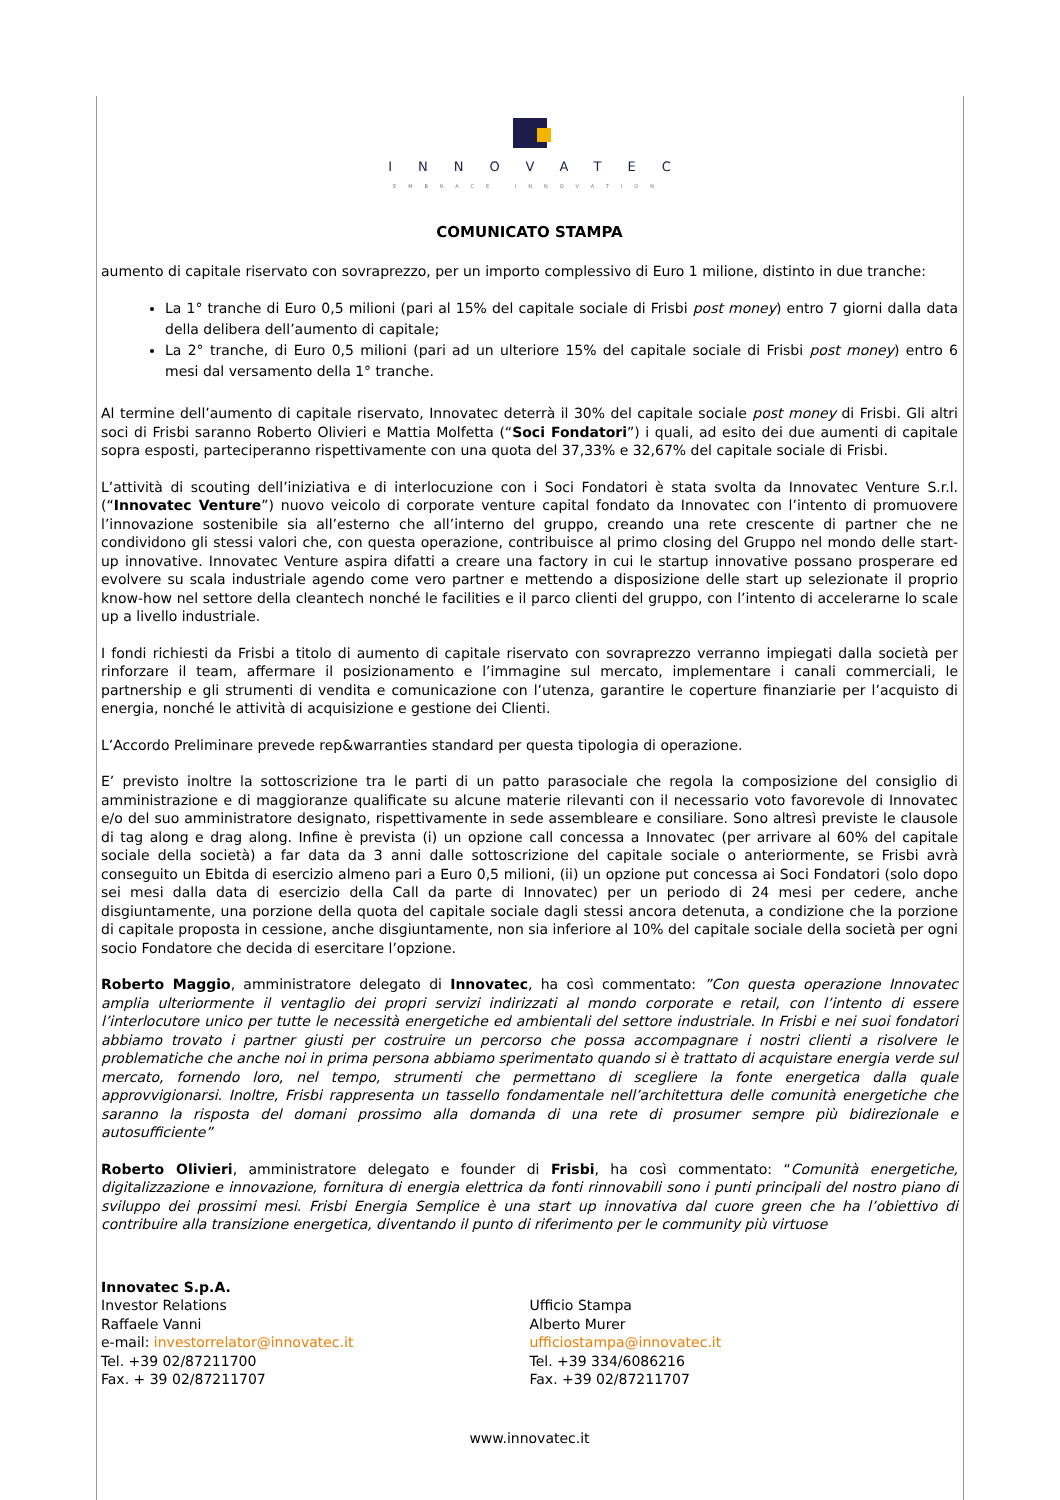INNOVATEC
EMBRACE INNOVATION
COMUNICATO STAMPA
aumento di capitale riservato con sovraprezzo, per un importo complessivo di Euro 1 milione, distinto in due tranche:
La 1° tranche di Euro 0,5 milioni (pari al 15% del capitale sociale di Frisbi post money) entro 7 giorni dalla data della delibera dell’aumento di capitale;
La 2° tranche, di Euro 0,5 milioni (pari ad un ulteriore 15% del capitale sociale di Frisbi post money) entro 6 mesi dal versamento della 1° tranche.
Al termine dell’aumento di capitale riservato, Innovatec deterrà il 30% del capitale sociale post money di Frisbi. Gli altri soci di Frisbi saranno Roberto Olivieri e Mattia Molfetta (“Soci Fondatori”) i quali, ad esito dei due aumenti di capitale sopra esposti, parteciperanno rispettivamente con una quota del 37,33% e 32,67% del capitale sociale di Frisbi.
L’attività di scouting dell’iniziativa e di interlocuzione con i Soci Fondatori è stata svolta da Innovatec Venture S.r.l. (“Innovatec Venture”) nuovo veicolo di corporate venture capital fondato da Innovatec con l’intento di promuovere l’innovazione sostenibile sia all’esterno che all’interno del gruppo, creando una rete crescente di partner che ne condividono gli stessi valori che, con questa operazione, contribuisce al primo closing del Gruppo nel mondo delle start-up innovative. Innovatec Venture aspira difatti a creare una factory in cui le startup innovative possano prosperare ed evolvere su scala industriale agendo come vero partner e mettendo a disposizione delle start up selezionate il proprio know-how nel settore della cleantech nonché le facilities e il parco clienti del gruppo, con l’intento di accelerarne lo scale up a livello industriale.
I fondi richiesti da Frisbi a titolo di aumento di capitale riservato con sovraprezzo verranno impiegati dalla società per rinforzare il team, affermare il posizionamento e l’immagine sul mercato, implementare i canali commerciali, le partnership e gli strumenti di vendita e comunicazione con l’utenza, garantire le coperture finanziarie per l’acquisto di energia, nonché le attività di acquisizione e gestione dei Clienti.
L’Accordo Preliminare prevede rep&warranties standard per questa tipologia di operazione.
E’ previsto inoltre la sottoscrizione tra le parti di un patto parasociale che regola la composizione del consiglio di amministrazione e di maggioranze qualificate su alcune materie rilevanti con il necessario voto favorevole di Innovatec e/o del suo amministratore designato, rispettivamente in sede assembleare e consiliare. Sono altresì previste le clausole di tag along e drag along. Infine è prevista (i) un opzione call concessa a Innovatec (per arrivare al 60% del capitale sociale della società) a far data da 3 anni dalle sottoscrizione del capitale sociale o anteriormente, se Frisbi avrà conseguito un Ebitda di esercizio almeno pari a Euro 0,5 milioni, (ii) un opzione put concessa ai Soci Fondatori (solo dopo sei mesi dalla data di esercizio della Call da parte di Innovatec) per un periodo di 24 mesi per cedere, anche disgiuntamente, una porzione della quota del capitale sociale dagli stessi ancora detenuta, a condizione che la porzione di capitale proposta in cessione, anche disgiuntamente, non sia inferiore al 10% del capitale sociale della società per ogni socio Fondatore che decida di esercitare l’opzione.
Roberto Maggio, amministratore delegato di Innovatec, ha così commentato: ”Con questa operazione Innovatec amplia ulteriormente il ventaglio dei propri servizi indirizzati al mondo corporate e retail, con l’intento di essere l’interlocutore unico per tutte le necessità energetiche ed ambientali del settore industriale. In Frisbi e nei suoi fondatori abbiamo trovato i partner giusti per costruire un percorso che possa accompagnare i nostri clienti a risolvere le problematiche che anche noi in prima persona abbiamo sperimentato quando si è trattato di acquistare energia verde sul mercato, fornendo loro, nel tempo, strumenti che permettano di scegliere la fonte energetica dalla quale approvvigionarsi. Inoltre, Frisbi rappresenta un tassello fondamentale nell’architettura delle comunità energetiche che saranno la risposta del domani prossimo alla domanda di una rete di prosumer sempre più bidirezionale e autosufficiente”
Roberto Olivieri, amministratore delegato e founder di Frisbi, ha così commentato: “Comunità energetiche, digitalizzazione e innovazione, fornitura di energia elettrica da fonti rinnovabili sono i punti principali del nostro piano di sviluppo dei prossimi mesi. Frisbi Energia Semplice è una start up innovativa dal cuore green che ha l’obiettivo di contribuire alla transizione energetica, diventando il punto di riferimento per le community più virtuose
Innovatec S.p.A.
Investor Relations
Raffaele Vanni
e-mail: investorrelator@innovatec.it
Tel. +39 02/87211700
Fax. + 39 02/87211707
Ufficio Stampa
Alberto Murer
ufficiostampa@innovatec.it
Tel. +39 334/6086216
Fax. +39 02/87211707
www.innovatec.it